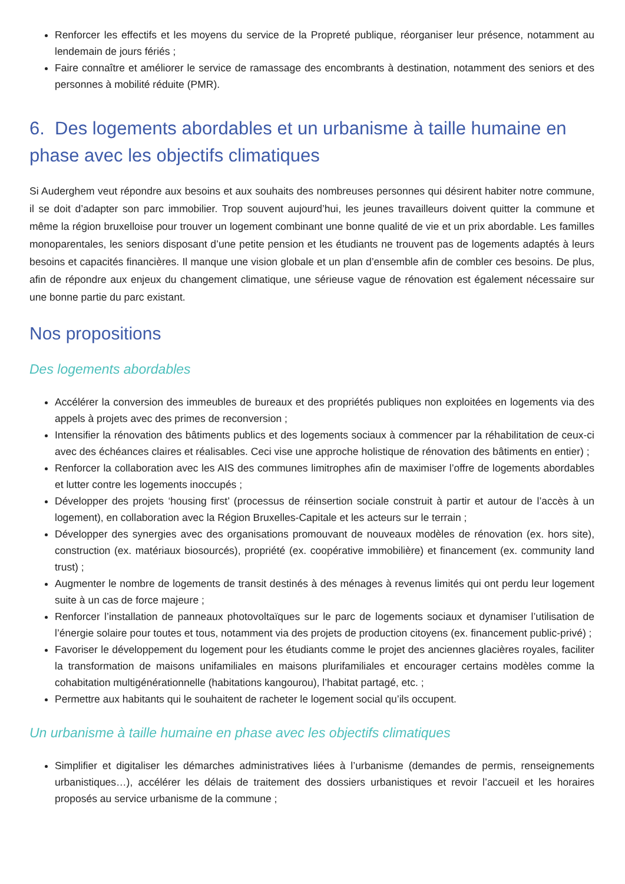Renforcer les effectifs et les moyens du service de la Propreté publique, réorganiser leur présence, notamment au lendemain de jours fériés ;
Faire connaître et améliorer le service de ramassage des encombrants à destination, notamment des seniors et des personnes à mobilité réduite (PMR).
6. Des logements abordables et un urbanisme à taille humaine en phase avec les objectifs climatiques
Si Auderghem veut répondre aux besoins et aux souhaits des nombreuses personnes qui désirent habiter notre commune, il se doit d’adapter son parc immobilier. Trop souvent aujourd’hui, les jeunes travailleurs doivent quitter la commune et même la région bruxelloise pour trouver un logement combinant une bonne qualité de vie et un prix abordable. Les familles monoparentales, les seniors disposant d’une petite pension et les étudiants ne trouvent pas de logements adaptés à leurs besoins et capacités financières. Il manque une vision globale et un plan d’ensemble afin de combler ces besoins. De plus, afin de répondre aux enjeux du changement climatique, une sérieuse vague de rénovation est également nécessaire sur une bonne partie du parc existant.
Nos propositions
Des logements abordables
Accélérer la conversion des immeubles de bureaux et des propriétés publiques non exploitées en logements via des appels à projets avec des primes de reconversion ;
Intensifier la rénovation des bâtiments publics et des logements sociaux à commencer par la réhabilitation de ceux-ci avec des échéances claires et réalisables. Ceci vise une approche holistique de rénovation des bâtiments en entier) ;
Renforcer la collaboration avec les AIS des communes limitrophes afin de maximiser l’offre de logements abordables et lutter contre les logements inoccupés ;
Développer des projets ‘housing first’ (processus de réinsertion sociale construit à partir et autour de l’accès à un logement), en collaboration avec la Région Bruxelles-Capitale et les acteurs sur le terrain ;
Développer des synergies avec des organisations promouvant de nouveaux modèles de rénovation (ex. hors site), construction (ex. matériaux biosourcés), propriété (ex. coopérative immobilière) et financement (ex. community land trust) ;
Augmenter le nombre de logements de transit destinés à des ménages à revenus limités qui ont perdu leur logement suite à un cas de force majeure ;
Renforcer l’installation de panneaux photovoltaïques sur le parc de logements sociaux et dynamiser l’utilisation de l’énergie solaire pour toutes et tous, notamment via des projets de production citoyens (ex. financement public-privé) ;
Favoriser le développement du logement pour les étudiants comme le projet des anciennes glacières royales, faciliter la transformation de maisons unifamiliales en maisons plurifamiliales et encourager certains modèles comme la cohabitation multigénérationnelle (habitations kangourou), l’habitat partagé, etc. ;
Permettre aux habitants qui le souhaitent de racheter le logement social qu’ils occupent.
Un urbanisme à taille humaine en phase avec les objectifs climatiques
Simplifier et digitaliser les démarches administratives liées à l’urbanisme (demandes de permis, renseignements urbanistiques…), accélérer les délais de traitement des dossiers urbanistiques et revoir l’accueil et les horaires proposés au service urbanisme de la commune ;